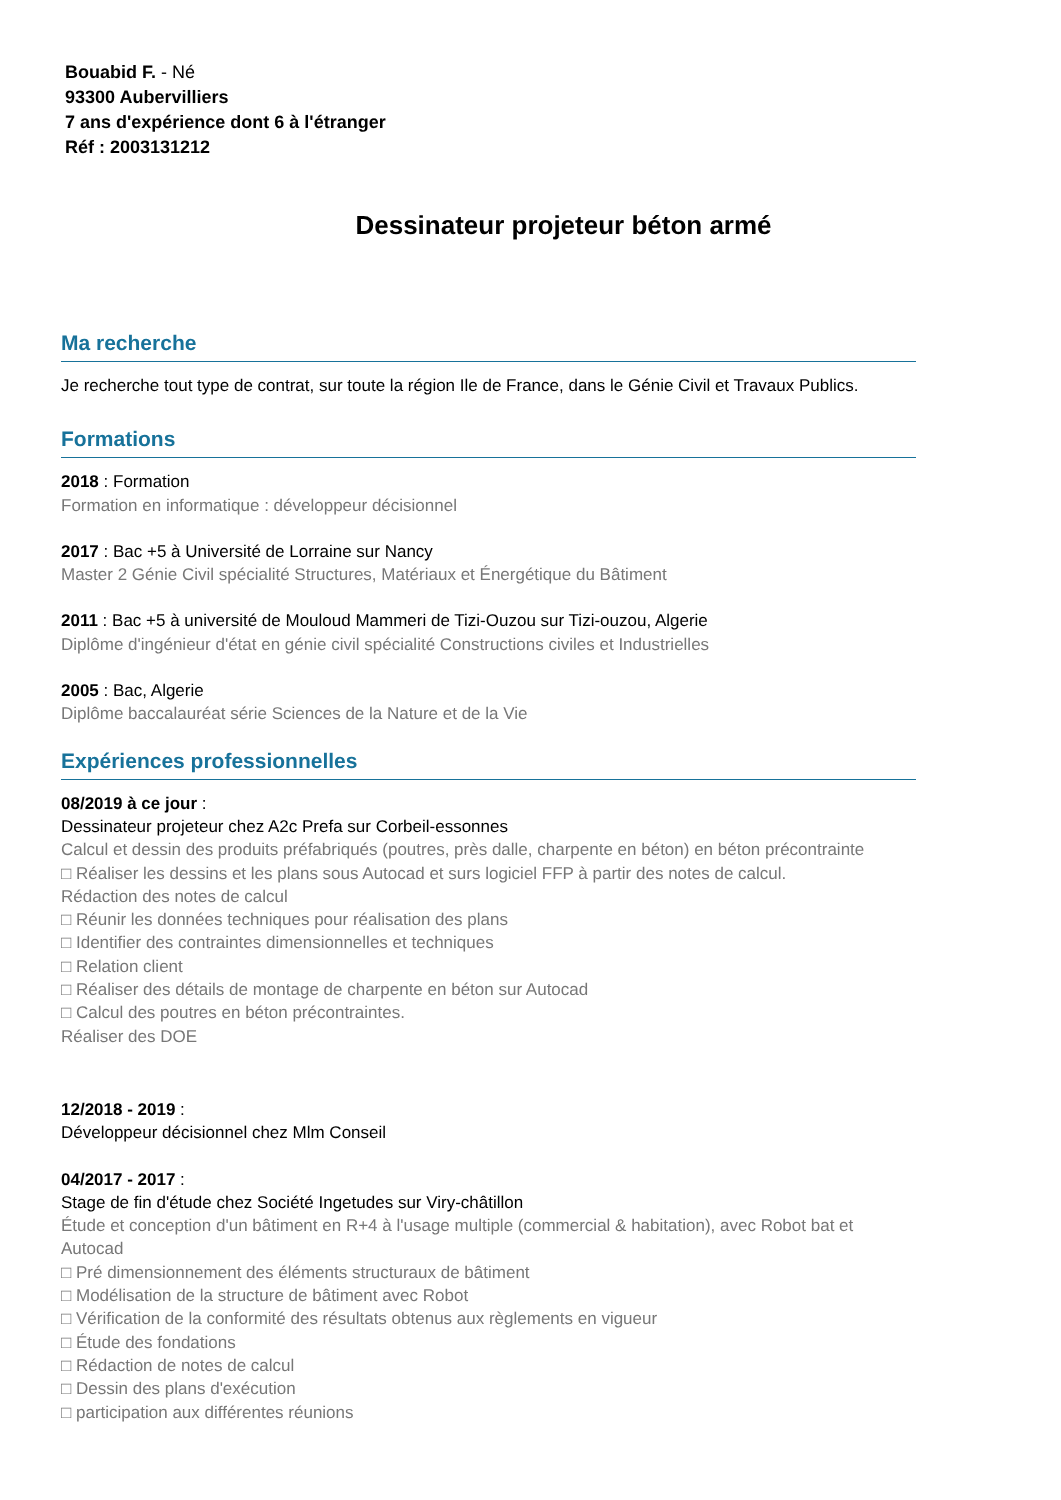Bouabid F. - Né
93300 Aubervilliers
7 ans d'expérience dont 6 à l'étranger
Réf : 2003131212
Dessinateur projeteur béton armé
Ma recherche
Je recherche tout type de contrat, sur toute la région Ile de France, dans le Génie Civil et Travaux Publics.
Formations
2018 : Formation
Formation en informatique : développeur décisionnel
2017 : Bac +5 à Université de Lorraine sur Nancy
Master 2 Génie Civil spécialité Structures, Matériaux et Énergétique du Bâtiment
2011 : Bac +5 à université de Mouloud Mammeri de Tizi-Ouzou sur Tizi-ouzou, Algerie
Diplôme d'ingénieur d'état en génie civil spécialité Constructions civiles et Industrielles
2005 : Bac, Algerie
Diplôme baccalauréat série Sciences de la Nature et de la Vie
Expériences professionnelles
08/2019 à ce jour :
Dessinateur projeteur chez A2c Prefa sur Corbeil-essonnes
Calcul et dessin des produits préfabriqués (poutres, près dalle, charpente en béton) en béton précontrainte
□ Réaliser les dessins et les plans sous Autocad et surs logiciel FFP à partir des notes de calcul.
Rédaction des notes de calcul
□ Réunir les données techniques pour réalisation des plans
□ Identifier des contraintes dimensionnelles et techniques
□ Relation client
□ Réaliser des détails de montage de charpente en béton sur Autocad
□ Calcul des poutres en béton précontraintes.
Réaliser des DOE
12/2018 - 2019 :
Développeur décisionnel chez Mlm Conseil
04/2017 - 2017 :
Stage de fin d'étude chez Société Ingetudes sur Viry-châtillon
Étude et conception d'un bâtiment en R+4 à l'usage multiple (commercial & habitation), avec Robot bat et Autocad
□ Pré dimensionnement des éléments structuraux de bâtiment
□ Modélisation de la structure de bâtiment avec Robot
□ Vérification de la conformité des résultats obtenus aux règlements en vigueur
□ Étude des fondations
□ Rédaction de notes de calcul
□ Dessin des plans d'exécution
□ participation aux différentes réunions